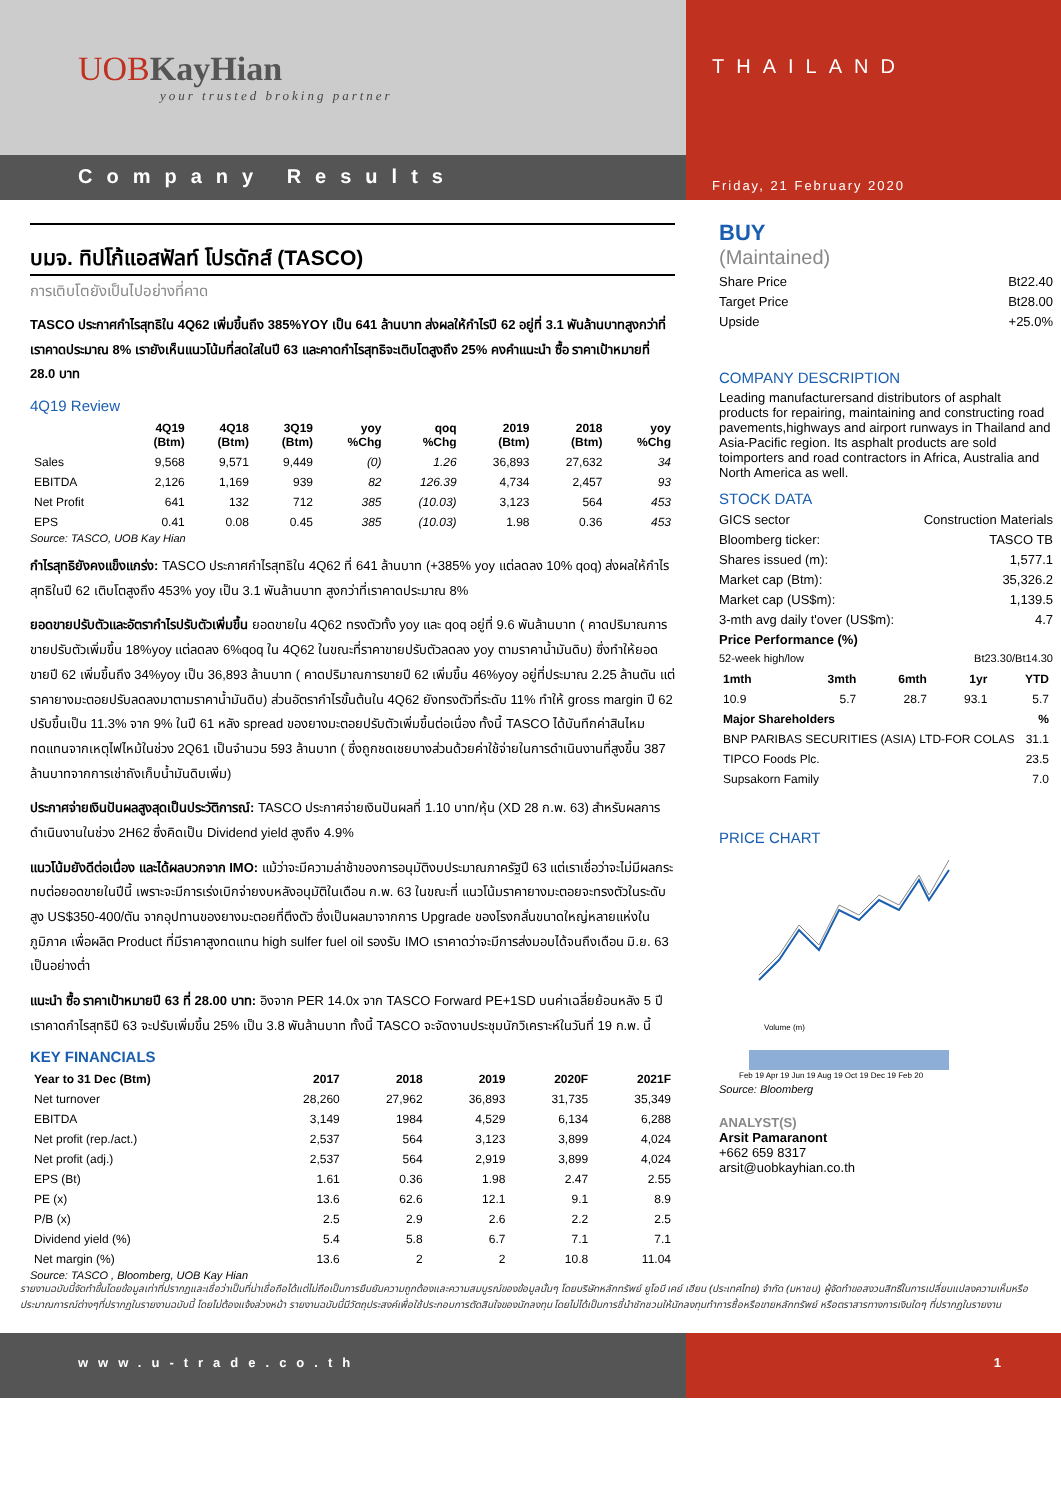UOBKayHian
your trusted broking partner
Company Results
THAILAND
Friday, 21 February 2020
บมจ. ทิปโก้แอสฟัลท์ โปรดักส์ (TASCO)
การเติบโตยังเป็นไปอย่างที่คาด
TASCO ประกาศกำไรสุทธิใน 4Q62 เพิ่มขึ้นถึง 385%YOY เป็น 641 ล้านบาท ส่งผลให้กำไรปี 62 อยู่ที่ 3.1 พันล้านบาทสูงกว่าที่เราคาดประมาณ 8% เรายังเห็นแนวโน้มที่สดใสในปี 63 และคาดกำไรสุทธิจะเติบโตสูงถึง 25% คงคำแนะนำ ซื้อ ราคาเป้าหมายที่ 28.0 บาท
4Q19 Review
| | 4Q19 (Btm) | 4Q18 (Btm) | 3Q19 (Btm) | yoy %Chg | qoq %Chg | 2019 (Btm) | 2018 (Btm) | yoy %Chg |
| --- | --- | --- | --- | --- | --- | --- | --- | --- |
| Sales | 9,568 | 9,571 | 9,449 | (0) | 1.26 | 36,893 | 27,632 | 34 |
| EBITDA | 2,126 | 1,169 | 939 | 82 | 126.39 | 4,734 | 2,457 | 93 |
| Net Profit | 641 | 132 | 712 | 385 | (10.03) | 3,123 | 564 | 453 |
| EPS | 0.41 | 0.08 | 0.45 | 385 | (10.03) | 1.98 | 0.36 | 453 |
Source: TASCO, UOB Kay Hian
กำไรสุทธิยังคงแข็งแกร่ง: TASCO ประกาศกำไรสุทธิใน 4Q62 ที่ 641 ล้านบาท (+385% yoy แต่ลดลง 10% qoq) ส่งผลให้กำไรสุทธิในปี 62 เติบโตสูงถึง 453% yoy เป็น 3.1 พันล้านบาท สูงกว่าที่เราคาดประมาณ 8%
ยอดขายปรับตัวและอัตรากำไรปรับตัวเพิ่มขึ้น ยอดขายใน 4Q62 ทรงตัวทั้ง yoy และ qoq อยู่ที่ 9.6 พันล้านบาท ( คาดปริมาณการขายปรับตัวเพิ่มขึ้น 18%yoy แต่ลดลง 6%qoq ใน 4Q62 ในขณะที่ราคาขายปรับตัวลดลง yoy ตามราคาน้ำมันดิบ) ซึ่งทำให้ยอดขายปี 62 เพิ่มขึ้นถึง 34%yoy เป็น 36,893 ล้านบาท ( คาดปริมาณการขายปี 62 เพิ่มขึ้น 46%yoy อยู่ที่ประมาณ 2.25 ล้านตัน แต่ราคายางมะตอยปรับลดลงมาตามราคาน้ำมันดิบ) ส่วนอัตรากำไรขั้นต้นใน 4Q62 ยังทรงตัวที่ระดับ 11% ทำให้ gross margin ปี 62 ปรับขึ้นเป็น 11.3% จาก 9% ในปี 61 หลัง spread ของยางมะตอยปรับตัวเพิ่มขึ้นต่อเนื่อง ทั้งนี้ TASCO ได้บันทึกค่าสินไหมทดแทนจากเหตุไฟไหม้ในช่วง 2Q61 เป็นจำนวน 593 ล้านบาท ( ซึ่งถูกชดเชยบางส่วนด้วยค่าใช้จ่ายในการดำเนินงานที่สูงขึ้น 387 ล้านบาทจากการเช่าถังเก็บน้ำมันดิบเพิ่ม)
ประกาศจ่ายเงินปันผลสูงสุดเป็นประวัติการณ์: TASCO ประกาศจ่ายเงินปันผลที่ 1.10 บาท/หุ้น (XD 28 ก.พ. 63) สำหรับผลการดำเนินงานในช่วง 2H62 ซึ่งคิดเป็น Dividend yield สูงถึง 4.9%
แนวโน้มยังดีต่อเนื่อง และได้ผลบวกจาก IMO: แม้ว่าจะมีความล่าช้าของการอนุมัติงบประมาณภาครัฐปี 63 แต่เราเชื่อว่าจะไม่มีผลกระทบต่อยอดขายในปีนี้ เพราะจะมีการเร่งเบิกจ่ายงบหลังอนุมัติในเดือน ก.พ. 63 ในขณะที่ แนวโน้มราคายางมะตอยจะทรงตัวในระดับสูง US$350-400/ตัน จากอุปทานของยางมะตอยที่ตึงตัว ซึ่งเป็นผลมาจากการ Upgrade ของโรงกลั่นขนาดใหญ่หลายแห่งในภูมิภาค เพื่อผลิต Product ที่มีราคาสูงทดแทน high sulfer fuel oil รองรับ IMO เราคาดว่าจะมีการส่งมอบได้จนถึงเดือน มิ.ย. 63 เป็นอย่างต่ำ
แนะนำ ซื้อ ราคาเป้าหมายปี 63 ที่ 28.00 บาท: อิงจาก PER 14.0x จาก TASCO Forward PE+1SD บนค่าเฉลี่ยย้อนหลัง 5 ปี เราคาดกำไรสุทธิปี 63 จะปรับเพิ่มขึ้น 25% เป็น 3.8 พันล้านบาท ทั้งนี้ TASCO จะจัดงานประชุมนักวิเคราะห์ในวันที่ 19 ก.พ. นี้
KEY FINANCIALS
| Year to 31 Dec (Btm) | 2017 | 2018 | 2019 | 2020F | 2021F |
| --- | --- | --- | --- | --- | --- |
| Net turnover | 28,260 | 27,962 | 36,893 | 31,735 | 35,349 |
| EBITDA | 3,149 | 1984 | 4,529 | 6,134 | 6,288 |
| Net profit (rep./act.) | 2,537 | 564 | 3,123 | 3,899 | 4,024 |
| Net profit (adj.) | 2,537 | 564 | 2,919 | 3,899 | 4,024 |
| EPS (Bt) | 1.61 | 0.36 | 1.98 | 2.47 | 2.55 |
| PE (x) | 13.6 | 62.6 | 12.1 | 9.1 | 8.9 |
| P/B (x) | 2.5 | 2.9 | 2.6 | 2.2 | 2.5 |
| Dividend yield (%) | 5.4 | 5.8 | 6.7 | 7.1 | 7.1 |
| Net margin (%) | 13.6 | 2 | 2 | 10.8 | 11.04 |
Source: TASCO , Bloomberg, UOB Kay Hian
BUY
(Maintained)
Share Price Bt22.40
Target Price Bt28.00
Upside +25.0%
COMPANY DESCRIPTION
Leading manufacturersand distributors of asphalt products for repairing, maintaining and constructing road pavements,highways and airport runways in Thailand and Asia-Pacific region. Its asphalt products are sold toimporters and road contractors in Africa, Australia and North America as well.
STOCK DATA
GICS sector Construction Materials
Bloomberg ticker: TASCO TB
Shares issued (m): 1,577.1
Market cap (Btm): 35,326.2
Market cap (US$m): 1,139.5
3-mth avg daily t'over (US$m): 4.7
Price Performance (%)
52-week high/low Bt23.30/Bt14.30
| 1mth | 3mth | 6mth | 1yr | YTD |
| --- | --- | --- | --- | --- |
| 10.9 | 5.7 | 28.7 | 93.1 | 5.7 |
| Major Shareholders | % |
| --- | --- |
| BNP PARIBAS SECURITIES (ASIA) LTD-FOR COLAS | 31.1 |
| TIPCO Foods Plc. | 23.5 |
| Supsakorn Family | 7.0 |
PRICE CHART
Feb 19 Apr 19 Jun 19 Aug 19 Oct 19 Dec 19 Feb 20
Volume (m)
Source: Bloomberg
ANALYST(S)
Arsit Pamaranont
+662 659 8317
arsit@uobkayhian.co.th
รายงานฉบับนี้จัดทำขึ้นโดยข้อมูลเท่าที่ปรากฏและเชื่อว่าเป็นที่น่าเชื่อถือได้แต่ไม่ถือเป็นการยืนยันความถูกต้องและความสมบูรณ์ของข้อมูลนั้นๆ โดยบริษัทหลักทรัพย์ ยูโอบี เคย์ เฮียน (ประเทศไทย) จำกัด (มหาชน) ผู้จัดทำขอสงวนสิทธิ์ในการเปลี่ยนแปลงความเห็นหรือประมาณการณ์ต่างๆที่ปรากฏในรายงานฉบับนี้ โดยไม่ต้องแจ้งล่วงหน้า รายงานฉบับนี้มีวัตถุประสงค์เพื่อใช้ประกอบการตัดสินใจของนักลงทุน โดยไม่ได้เป็นการชี้นำชักชวนให้นักลงทุนทำการซื้อหรือขายหลักทรัพย์ หรือตราสารทางการเงินใดๆ ที่ปรากฏในรายงาน
www.u-trade.co.th 1